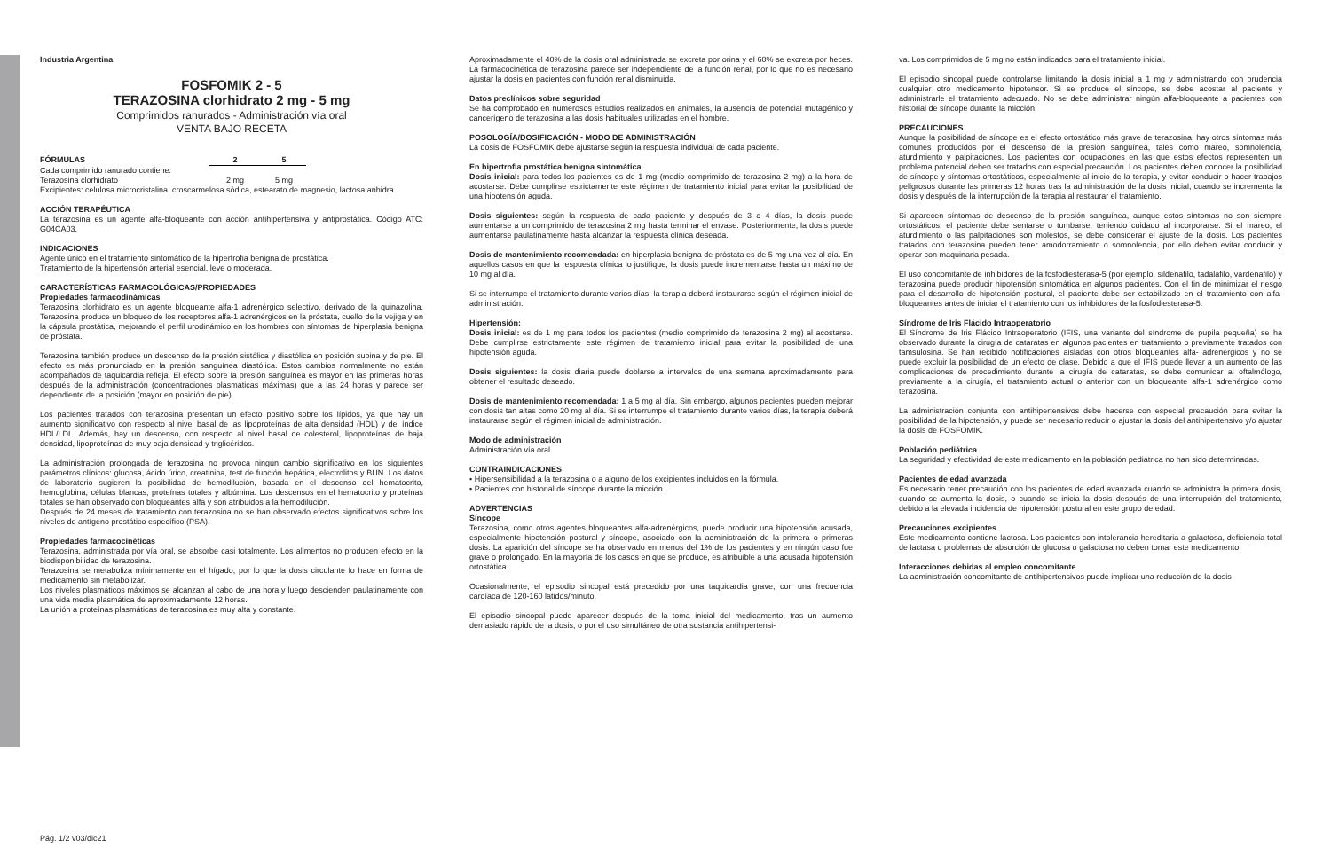Industria Argentina
FOSFOMIK 2 - 5
TERAZOSINA clorhidrato 2 mg - 5 mg
Comprimidos ranurados - Administración vía oral
VENTA BAJO RECETA
| FÓRMULAS | 2 | 5 |
| --- | --- | --- |
| Cada comprimido ranurado contiene: | | |
| Terazosina clorhidrato | 2 mg | 5 mg |
Excipientes: celulosa microcristalina, croscarmelosa sódica, estearato de magnesio, lactosa anhidra.
ACCIÓN TERAPÉUTICA
La terazosina es un agente alfa-bloqueante con acción antihipertensiva y antiprostática. Código ATC: G04CA03.
INDICACIONES
Agente único en el tratamiento sintomático de la hipertrofia benigna de prostática.
Tratamiento de la hipertensión arterial esencial, leve o moderada.
CARACTERÍSTICAS FARMACOLÓGICAS/PROPIEDADES
Propiedades farmacodinámicas
Terazosina clorhidrato es un agente bloqueante alfa-1 adrenérgico selectivo, derivado de la quinazolina. Terazosina produce un bloqueo de los receptores alfa-1 adrenérgicos en la próstata, cuello de la vejiga y en la cápsula prostática, mejorando el perfil urodinámico en los hombres con síntomas de hiperplasia benigna de próstata.
Terazosina también produce un descenso de la presión sistólica y diastólica en posición supina y de pie. El efecto es más pronunciado en la presión sanguínea diastólica. Estos cambios normalmente no están acompañados de taquicardia refleja. El efecto sobre la presión sanguínea es mayor en las primeras horas después de la administración (concentraciones plasmáticas máximas) que a las 24 horas y parece ser dependiente de la posición (mayor en posición de pie).
Los pacientes tratados con terazosina presentan un efecto positivo sobre los lípidos, ya que hay un aumento significativo con respecto al nivel basal de las lipoproteínas de alta densidad (HDL) y del índice HDL/LDL. Además, hay un descenso, con respecto al nivel basal de colesterol, lipoproteínas de baja densidad, lipoproteínas de muy baja densidad y triglicéridos.
La administración prolongada de terazosina no provoca ningún cambio significativo en los siguientes parámetros clínicos: glucosa, ácido úrico, creatinina, test de función hepática, electrolitos y BUN. Los datos de laboratorio sugieren la posibilidad de hemodilución, basada en el descenso del hematocrito, hemoglobina, células blancas, proteínas totales y albúmina. Los descensos en el hematocrito y proteínas totales se han observado con bloqueantes alfa y son atribuidos a la hemodilución.
Después de 24 meses de tratamiento con terazosina no se han observado efectos significativos sobre los niveles de antígeno prostático específico (PSA).
Propiedades farmacocinéticas
Terazosina, administrada por vía oral, se absorbe casi totalmente. Los alimentos no producen efecto en la biodisponibilidad de terazosina.
Terazosina se metaboliza mínimamente en el hígado, por lo que la dosis circulante lo hace en forma de medicamento sin metabolizar.
Los niveles plasmáticos máximos se alcanzan al cabo de una hora y luego descienden paulatinamente con una vida media plasmática de aproximadamente 12 horas.
La unión a proteínas plasmáticas de terazosina es muy alta y constante.
Aproximadamente el 40% de la dosis oral administrada se excreta por orina y el 60% se excreta por heces. La farmacocinética de terazosina parece ser independiente de la función renal, por lo que no es necesario ajustar la dosis en pacientes con función renal disminuida.
Datos preclínicos sobre seguridad
Se ha comprobado en numerosos estudios realizados en animales, la ausencia de potencial mutagénico y cancerígeno de terazosina a las dosis habituales utilizadas en el hombre.
POSOLOGÍA/DOSIFICACIÓN - MODO DE ADMINISTRACIÓN
La dosis de FOSFOMIK debe ajustarse según la respuesta individual de cada paciente.
En hipertrofia prostática benigna sintomática
Dosis inicial: para todos los pacientes es de 1 mg (medio comprimido de terazosina 2 mg) a la hora de acostarse. Debe cumplirse estrictamente este régimen de tratamiento inicial para evitar la posibilidad de una hipotensión aguda.
Dosis siguientes: según la respuesta de cada paciente y después de 3 o 4 días, la dosis puede aumentarse a un comprimido de terazosina 2 mg hasta terminar el envase. Posteriormente, la dosis puede aumentarse paulatinamente hasta alcanzar la respuesta clínica deseada.
Dosis de mantenimiento recomendada: en hiperplasia benigna de próstata es de 5 mg una vez al día. En aquellos casos en que la respuesta clínica lo justifique, la dosis puede incrementarse hasta un máximo de 10 mg al día.
Si se interrumpe el tratamiento durante varios días, la terapia deberá instaurarse según el régimen inicial de administración.
Hipertensión:
Dosis inicial: es de 1 mg para todos los pacientes (medio comprimido de terazosina 2 mg) al acostarse. Debe cumplirse estrictamente este régimen de tratamiento inicial para evitar la posibilidad de una hipotensión aguda.
Dosis siguientes: la dosis diaria puede doblarse a intervalos de una semana aproximadamente para obtener el resultado deseado.
Dosis de mantenimiento recomendada: 1 a 5 mg al día. Sin embargo, algunos pacientes pueden mejorar con dosis tan altas como 20 mg al día. Si se interrumpe el tratamiento durante varios días, la terapia deberá instaurarse según el régimen inicial de administración.
Modo de administración
Administración vía oral.
CONTRAINDICACIONES
• Hipersensibilidad a la terazosina o a alguno de los excipientes incluidos en la fórmula.
• Pacientes con historial de síncope durante la micción.
ADVERTENCIAS
Síncope
Terazosina, como otros agentes bloqueantes alfa-adrenérgicos, puede producir una hipotensión acusada, especialmente hipotensión postural y síncope, asociado con la administración de la primera o primeras dosis. La aparición del síncope se ha observado en menos del 1% de los pacientes y en ningún caso fue grave o prolongado. En la mayoría de los casos en que se produce, es atribuible a una acusada hipotensión ortostática.
Ocasionalmente, el episodio sincopal está precedido por una taquicardia grave, con una frecuencia cardíaca de 120-160 latidos/minuto.
El episodio sincopal puede aparecer después de la toma inicial del medicamento, tras un aumento demasiado rápido de la dosis, o por el uso simultáneo de otra sustancia antihipertensi-
va. Los comprimidos de 5 mg no están indicados para el tratamiento inicial.
El episodio sincopal puede controlarse limitando la dosis inicial a 1 mg y administrando con prudencia cualquier otro medicamento hipotensor. Si se produce el síncope, se debe acostar al paciente y administrarle el tratamiento adecuado. No se debe administrar ningún alfa-bloqueante a pacientes con historial de síncope durante la micción.
PRECAUCIONES
Aunque la posibilidad de síncope es el efecto ortostático más grave de terazosina, hay otros síntomas más comunes producidos por el descenso de la presión sanguínea, tales como mareo, somnolencia, aturdimiento y palpitaciones. Los pacientes con ocupaciones en las que estos efectos representen un problema potencial deben ser tratados con especial precaución. Los pacientes deben conocer la posibilidad de síncope y síntomas ortostáticos, especialmente al inicio de la terapia, y evitar conducir o hacer trabajos peligrosos durante las primeras 12 horas tras la administración de la dosis inicial, cuando se incrementa la dosis y después de la interrupción de la terapia al restaurar el tratamiento.
Si aparecen síntomas de descenso de la presión sanguínea, aunque estos síntomas no son siempre ortostáticos, el paciente debe sentarse o tumbarse, teniendo cuidado al incorporarse. Si el mareo, el aturdimiento o las palpitaciones son molestos, se debe considerar el ajuste de la dosis. Los pacientes tratados con terazosina pueden tener amodorramiento o somnolencia, por ello deben evitar conducir y operar con maquinaria pesada.
El uso concomitante de inhibidores de la fosfodiesterasa-5 (por ejemplo, sildenafilo, tadalafilo, vardenafilo) y terazosina puede producir hipotensión sintomática en algunos pacientes. Con el fin de minimizar el riesgo para el desarrollo de hipotensión postural, el paciente debe ser estabilizado en el tratamiento con alfa-bloqueantes antes de iniciar el tratamiento con los inhibidores de la fosfodiesterasa-5.
Síndrome de Iris Flácido Intraoperatorio
El Síndrome de Iris Flácido Intraoperatorio (IFIS, una variante del síndrome de pupila pequeña) se ha observado durante la cirugía de cataratas en algunos pacientes en tratamiento o previamente tratados con tamsulosina. Se han recibido notificaciones aisladas con otros bloqueantes alfa- adrenérgicos y no se puede excluir la posibilidad de un efecto de clase. Debido a que el IFIS puede llevar a un aumento de las complicaciones de procedimiento durante la cirugía de cataratas, se debe comunicar al oftalmólogo, previamente a la cirugía, el tratamiento actual o anterior con un bloqueante alfa-1 adrenérgico como terazosina.
La administración conjunta con antihipertensivos debe hacerse con especial precaución para evitar la posibilidad de la hipotensión, y puede ser necesario reducir o ajustar la dosis del antihipertensivo y/o ajustar la dosis de FOSFOMIK.
Población pediátrica
La seguridad y efectividad de este medicamento en la población pediátrica no han sido determinadas.
Pacientes de edad avanzada
Es necesario tener precaución con los pacientes de edad avanzada cuando se administra la primera dosis, cuando se aumenta la dosis, o cuando se inicia la dosis después de una interrupción del tratamiento, debido a la elevada incidencia de hipotensión postural en este grupo de edad.
Precauciones excipientes
Este medicamento contiene lactosa. Los pacientes con intolerancia hereditaria a galactosa, deficiencia total de lactasa o problemas de absorción de glucosa o galactosa no deben tomar este medicamento.
Interacciones debidas al empleo concomitante
La administración concomitante de antihipertensivos puede implicar una reducción de la dosis
Pág. 1/2 v03/dic21